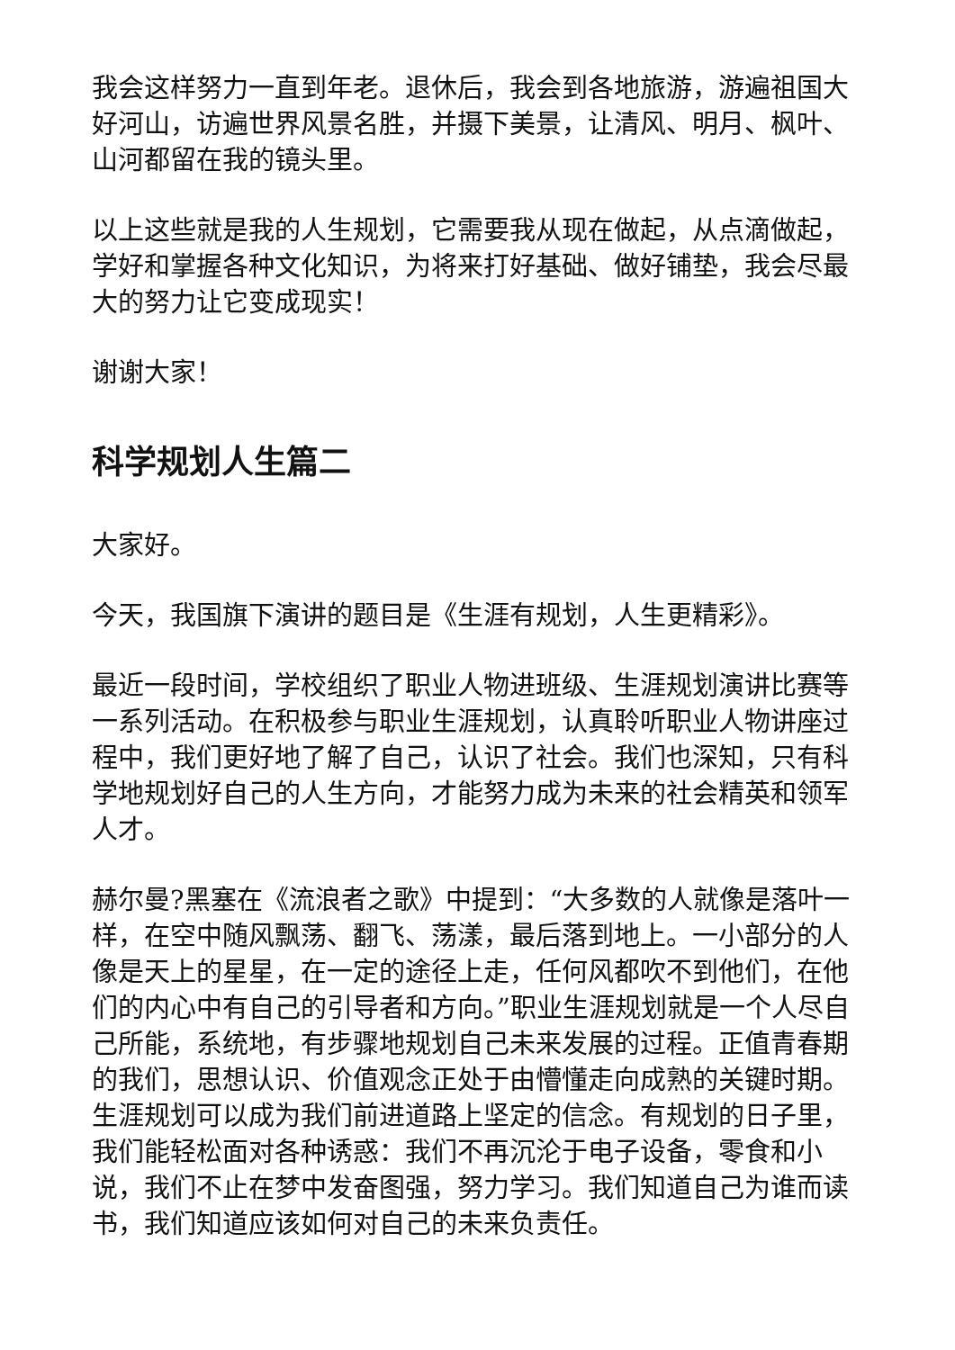我会这样努力一直到年老。退休后，我会到各地旅游，游遍祖国大好河山，访遍世界风景名胜，并摄下美景，让清风、明月、枫叶、山河都留在我的镜头里。
以上这些就是我的人生规划，它需要我从现在做起，从点滴做起，学好和掌握各种文化知识，为将来打好基础、做好铺垫，我会尽最大的努力让它变成现实！
谢谢大家！
科学规划人生篇二
大家好。
今天，我国旗下演讲的题目是《生涯有规划，人生更精彩》。
最近一段时间，学校组织了职业人物进班级、生涯规划演讲比赛等一系列活动。在积极参与职业生涯规划，认真聆听职业人物讲座过程中，我们更好地了解了自己，认识了社会。我们也深知，只有科学地规划好自己的人生方向，才能努力成为未来的社会精英和领军人才。
赫尔曼?黑塞在《流浪者之歌》中提到：“大多数的人就像是落叶一样，在空中随风飘荡、翻飞、荡漾，最后落到地上。一小部分的人像是天上的星星，在一定的途径上走，任何风都吹不到他们，在他们的内心中有自己的引导者和方向。”职业生涯规划就是一个人尽自己所能，系统地，有步骤地规划自己未来发展的过程。正值青春期的我们，思想认识、价值观念正处于由懵懂走向成熟的关键时期。生涯规划可以成为我们前进道路上坚定的信念。有规划的日子里，我们能轻松面对各种诱惑：我们不再沉沦于电子设备，零食和小说，我们不止在梦中发奋图强，努力学习。我们知道自己为谁而读书，我们知道应该如何对自己的未来负责任。